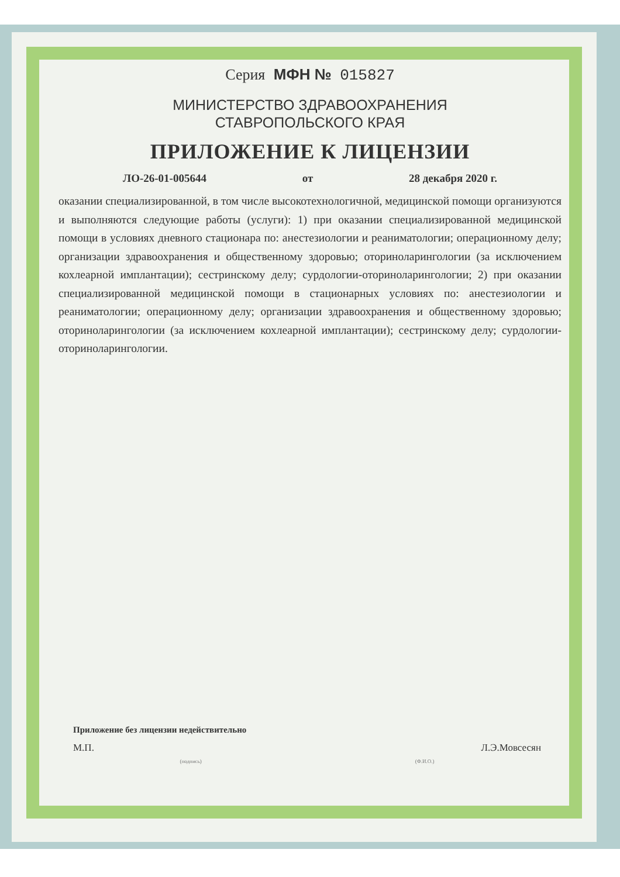Серия МФН № 015827
МИНИСТЕРСТВО ЗДРАВООХРАНЕНИЯ
СТАВРОПОЛЬСКОГО КРАЯ
ПРИЛОЖЕНИЕ К ЛИЦЕНЗИИ
ЛО-26-01-005644 от 28 декабря 2020 г.
оказании специализированной, в том числе высокотехнологичной, медицинской помощи организуются и выполняются следующие работы (услуги): 1) при оказании специализированной медицинской помощи в условиях дневного стационара по: анестезиологии и реаниматологии; операционному делу; организации здравоохранения и общественному здоровью; оториноларингологии (за исключением кохлеарной имплантации); сестринскому делу; сурдологии-оториноларингологии; 2) при оказании специализированной медицинской помощи в стационарных условиях по: анестезиологии и реаниматологии; операционному делу; организации здравоохранения и общественному здоровью; оториноларингологии (за исключением кохлеарной имплантации); сестринскому делу; сурдологии-оториноларингологии.
Приложение без лицензии недействительно
М.П. Л.Э.Мовсесян
(подпись) (Ф.И.О.)